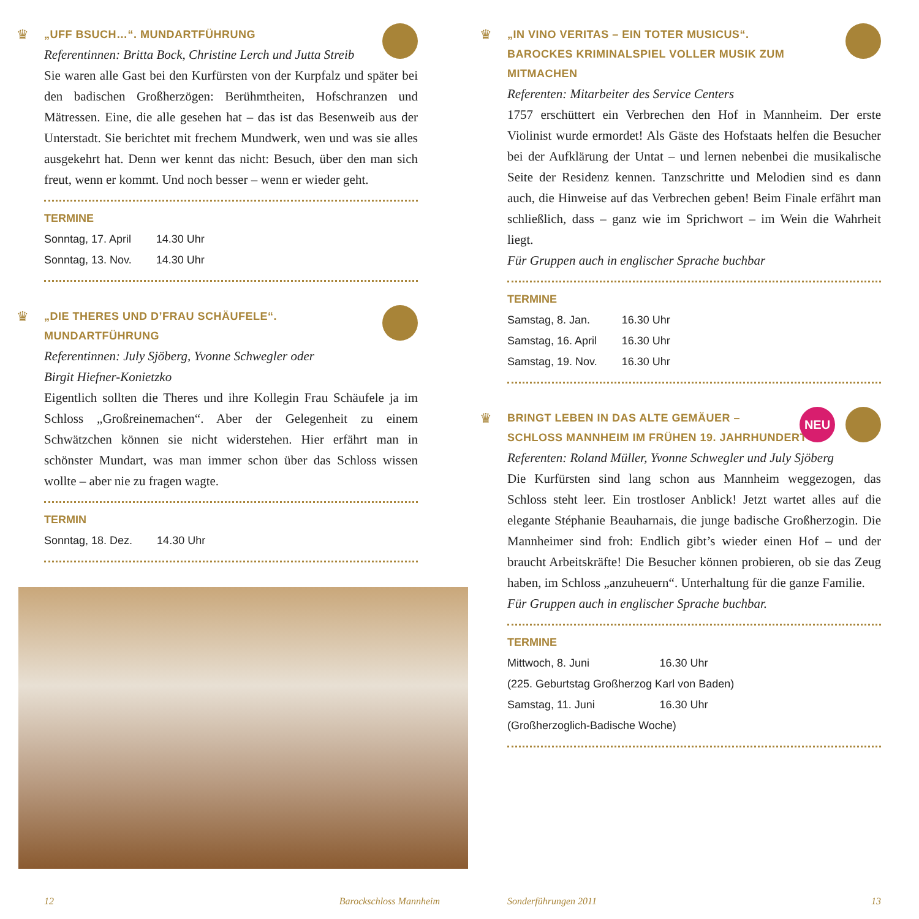♛
„UFF BSUCH…“. MUNDARTFÜHRUNG
Referentinnen: Britta Bock, Christine Lerch und Jutta Streib
Sie waren alle Gast bei den Kurfürsten von der Kurpfalz und später bei den badischen Großherzögen: Berühmtheiten, Hofschranzen und Mätressen. Eine, die alle gesehen hat – das ist das Besenweib aus der Unterstadt. Sie berichtet mit frechem Mundwerk, wen und was sie alles ausgekehrt hat. Denn wer kennt das nicht: Besuch, über den man sich freut, wenn er kommt. Und noch besser – wenn er wieder geht.
TERMINE
| Sonntag, 17. April | 14.30 Uhr |
| Sonntag, 13. Nov. | 14.30 Uhr |
♛
„DIE THERES UND D’FRAU SCHÄUFELE“. MUNDARTFÜHRUNG
Referentinnen: July Sjöberg, Yvonne Schwegler oder
Birgit Hiefner-Konietzko
Eigentlich sollten die Theres und ihre Kollegin Frau Schäufele ja im Schloss „Großreinemachen“. Aber der Gelegenheit zu einem Schwätzchen können sie nicht widerstehen. Hier erfährt man in schönster Mundart, was man immer schon über das Schloss wissen wollte – aber nie zu fragen wagte.
TERMIN
| Sonntag, 18. Dez. | 14.30 Uhr |
♛
„IN VINO VERITAS – EIN TOTER MUSICUS“.
BAROCKES KRIMINALSPIEL VOLLER MUSIK ZUM MITMACHEN
Referenten: Mitarbeiter des Service Centers
1757 erschüttert ein Verbrechen den Hof in Mannheim. Der erste Violinist wurde ermordet! Als Gäste des Hofstaats helfen die Besucher bei der Aufklärung der Untat – und lernen nebenbei die musikalische Seite der Residenz kennen. Tanzschritte und Melodien sind es dann auch, die Hinweise auf das Verbrechen geben! Beim Finale erfährt man schließlich, dass – ganz wie im Sprichwort – im Wein die Wahrheit liegt.
Für Gruppen auch in englischer Sprache buchbar
TERMINE
| Samstag, 8. Jan. | 16.30 Uhr |
| Samstag, 16. April | 16.30 Uhr |
| Samstag, 19. Nov. | 16.30 Uhr |
♛ NEU
BRINGT LEBEN IN DAS ALTE GEMÄUER –
SCHLOSS MANNHEIM IM FRÜHEN 19. JAHRHUNDERT
Referenten: Roland Müller, Yvonne Schwegler und July Sjöberg
Die Kurfürsten sind lang schon aus Mannheim weggezogen, das Schloss steht leer. Ein trostloser Anblick! Jetzt wartet alles auf die elegante Stéphanie Beauharnais, die junge badische Großherzogin. Die Mannheimer sind froh: Endlich gibt’s wieder einen Hof – und der braucht Arbeitskräfte! Die Besucher können probieren, ob sie das Zeug haben, im Schloss „anzuheuern“. Unterhaltung für die ganze Familie.
Für Gruppen auch in englischer Sprache buchbar.
TERMINE
| Mittwoch, 8. Juni | 16.30 Uhr |
| (225. Geburtstag Großherzog Karl von Baden) | |
| Samstag, 11. Juni | 16.30 Uhr |
| (Großherzoglich-Badische Woche) | |
12 Barockschloss Mannheim Sonderführungen 2011 13